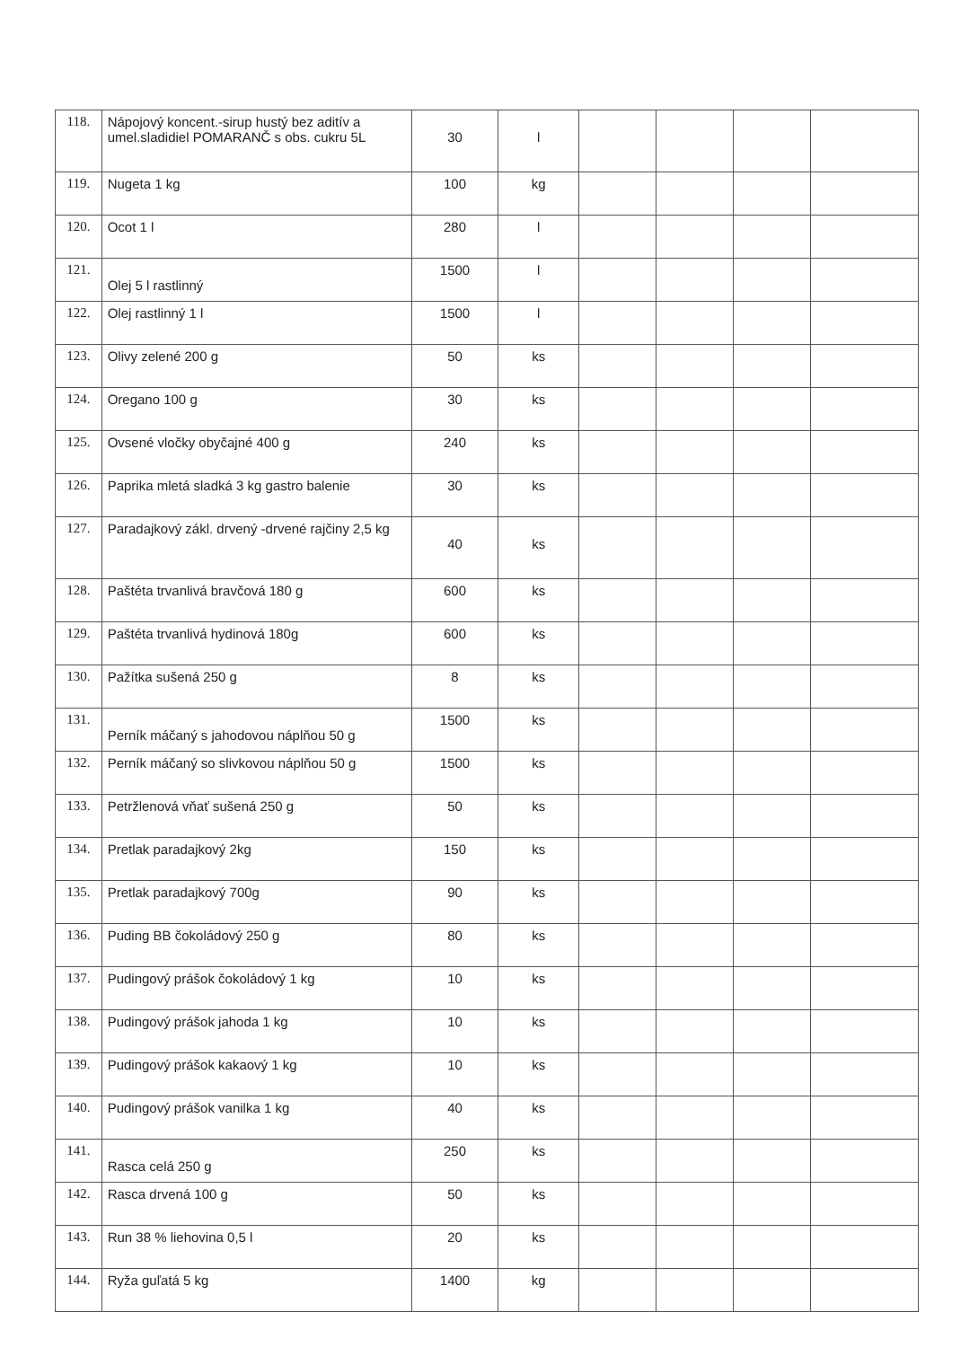| 118. | Nápojový koncent.-sirup hustý bez aditív a umel.sladidiel POMARANČ s obs. cukru 5L | 30 | l | | | | |
| 119. | Nugeta 1 kg | 100 | kg | | | | |
| 120. | Ocot 1 l | 280 | l | | | | |
| 121. | Olej 5 l rastlinný | 1500 | l | | | | |
| 122. | Olej rastlinný 1 l | 1500 | l | | | | |
| 123. | Olivy zelené 200 g | 50 | ks | | | | |
| 124. | Oregano 100 g | 30 | ks | | | | |
| 125. | Ovsené vločky obyčajné 400 g | 240 | ks | | | | |
| 126. | Paprika mletá sladká 3 kg gastro balenie | 30 | ks | | | | |
| 127. | Paradajkový zákl. drvený -drvené rajčiny 2,5 kg | 40 | ks | | | | |
| 128. | Paštéta trvanlivá bravčová 180 g | 600 | ks | | | | |
| 129. | Paštéta trvanlivá hydinová 180g | 600 | ks | | | | |
| 130. | Pažítka sušená 250 g | 8 | ks | | | | |
| 131. | Perník máčaný s jahodovou náplňou 50 g | 1500 | ks | | | | |
| 132. | Perník máčaný so slivkovou náplňou 50 g | 1500 | ks | | | | |
| 133. | Petržlenová vňať sušená 250 g | 50 | ks | | | | |
| 134. | Pretlak paradajkový 2kg | 150 | ks | | | | |
| 135. | Pretlak paradajkový 700g | 90 | ks | | | | |
| 136. | Puding BB čokoládový 250 g | 80 | ks | | | | |
| 137. | Pudingový prášok čokoládový 1 kg | 10 | ks | | | | |
| 138. | Pudingový prášok jahoda 1 kg | 10 | ks | | | | |
| 139. | Pudingový prášok kakaový 1 kg | 10 | ks | | | | |
| 140. | Pudingový prášok vanilka 1 kg | 40 | ks | | | | |
| 141. | Rasca celá 250 g | 250 | ks | | | | |
| 142. | Rasca drvená 100 g | 50 | ks | | | | |
| 143. | Run 38 % liehovina 0,5 l | 20 | ks | | | | |
| 144. | Ryža guľatá 5 kg | 1400 | kg | | | | |